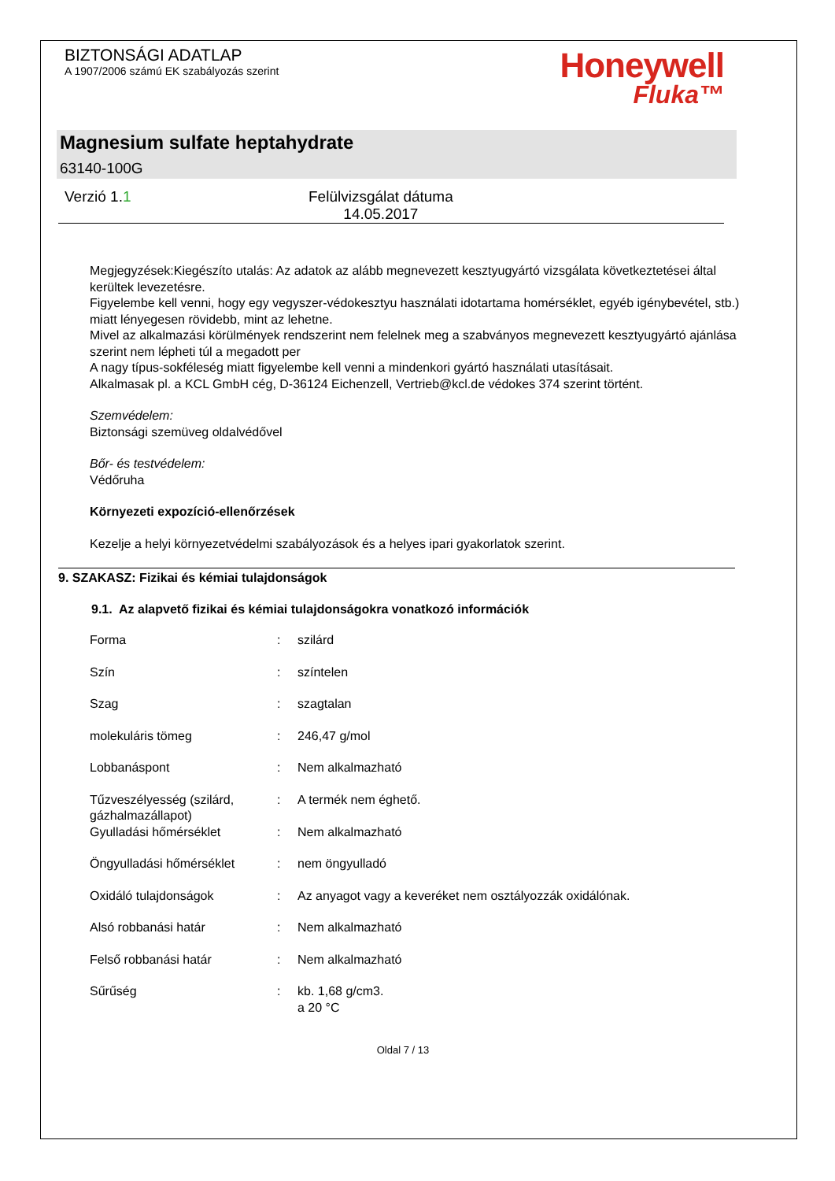BIZTONSÁGI ADATLAP
A 1907/2006 számú EK szabályozás szerint
Honeywell
Fluka™
Magnesium sulfate heptahydrate
63140-100G
Verzió 1.1 Felülvizsgálat dátuma
14.05.2017
Megjegyzések:Kiegészíto utalás: Az adatok az alább megnevezett kesztyugyártó vizsgálata következtetései által kerültek levezetésre.
Figyelembe kell venni, hogy egy vegyszer-védokesztyu használati idotartama homérséklet, egyéb igénybevétel, stb.) miatt lényegesen rövidebb, mint az lehetne.
Mivel az alkalmazási körülmények rendszerint nem felelnek meg a szabványos megnevezett kesztyugyártó ajánlása szerint nem lépheti túl a megadott per
A nagy típus-sokféleség miatt figyelembe kell venni a mindenkori gyártó használati utasításait.
Alkalmasak pl. a KCL GmbH cég, D-36124 Eichenzell, Vertrieb@kcl.de védokes 374 szerint történt.
Szemvédelem:
Biztonsági szemüveg oldalvédővel
Bőr- és testvédelem:
Védőruha
Környezeti expozíció-ellenőrzések
Kezelje a helyi környezetvédelmi szabályozások és a helyes ipari gyakorlatok szerint.
9. SZAKASZ: Fizikai és kémiai tulajdonságok
9.1. Az alapvető fizikai és kémiai tulajdonságokra vonatkozó információk
| Forma | : | szilárd |
| Szín | : | színtelen |
| Szag | : | szagtalan |
| molekuláris tömeg | : | 246,47 g/mol |
| Lobbanáspont | : | Nem alkalmazható |
| Tűzveszélyesség (szilárd, gázhalmazállapot) | : | A termék nem éghető. |
| Gyulladási hőmérséklet | : | Nem alkalmazható |
| Öngyulladási hőmérséklet | : | nem öngyulladó |
| Oxidáló tulajdonságok | : | Az anyagot vagy a keveréket nem osztályozzák oxidálónak. |
| Alsó robbanási határ | : | Nem alkalmazható |
| Felső robbanási határ | : | Nem alkalmazható |
| Sűrűség | : | kb. 1,68 g/cm3. a 20 °C |
Oldal 7 / 13